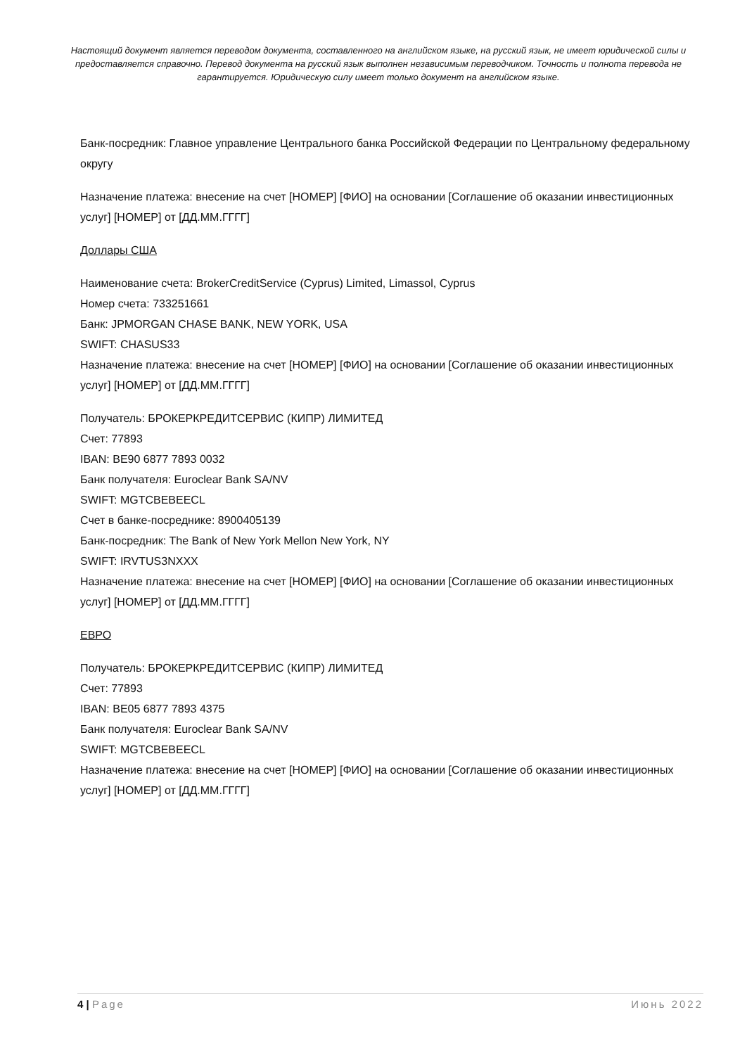Настоящий документ является переводом документа, составленного на английском языке, на русский язык, не имеет юридической силы и предоставляется справочно. Перевод документа на русский язык выполнен независимым переводчиком. Точность и полнота перевода не гарантируется. Юридическую силу имеет только документ на английском языке.
Банк-посредник: Главное управление Центрального банка Российской Федерации по Центральному федеральному округу
Назначение платежа: внесение на счет [НОМЕР] [ФИО] на основании [Соглашение об оказании инвестиционных услуг] [НОМЕР] от [ДД.ММ.ГГГГ]
Доллары США
Наименование счета: BrokerCreditService (Cyprus) Limited, Limassol, Cyprus
Номер счета: 733251661
Банк: JPMORGAN CHASE BANK, NEW YORK, USA
SWIFT: CHASUS33
Назначение платежа: внесение на счет [НОМЕР] [ФИО] на основании [Соглашение об оказании инвестиционных услуг] [НОМЕР] от [ДД.ММ.ГГГГ]
Получатель: БРОКЕРКРЕДИТСЕРВИС (КИПР) ЛИМИТЕД
Счет: 77893
IBAN: BE90 6877 7893 0032
Банк получателя: Euroclear Bank SA/NV
SWIFT: MGTCBEBEECL
Счет в банке-посреднике: 8900405139
Банк-посредник: The Bank of New York Mellon New York, NY
SWIFT: IRVTUS3NXXX
Назначение платежа: внесение на счет [НОМЕР] [ФИО] на основании [Соглашение об оказании инвестиционных услуг] [НОМЕР] от [ДД.ММ.ГГГГ]
ЕВРО
Получатель: БРОКЕРКРЕДИТСЕРВИС (КИПР) ЛИМИТЕД
Счет: 77893
IBAN: BE05 6877 7893 4375
Банк получателя: Euroclear Bank SA/NV
SWIFT: MGTCBEBEECL
Назначение платежа: внесение на счет [НОМЕР] [ФИО] на основании [Соглашение об оказании инвестиционных услуг] [НОМЕР] от [ДД.ММ.ГГГГ]
4 | Page Июнь 2022